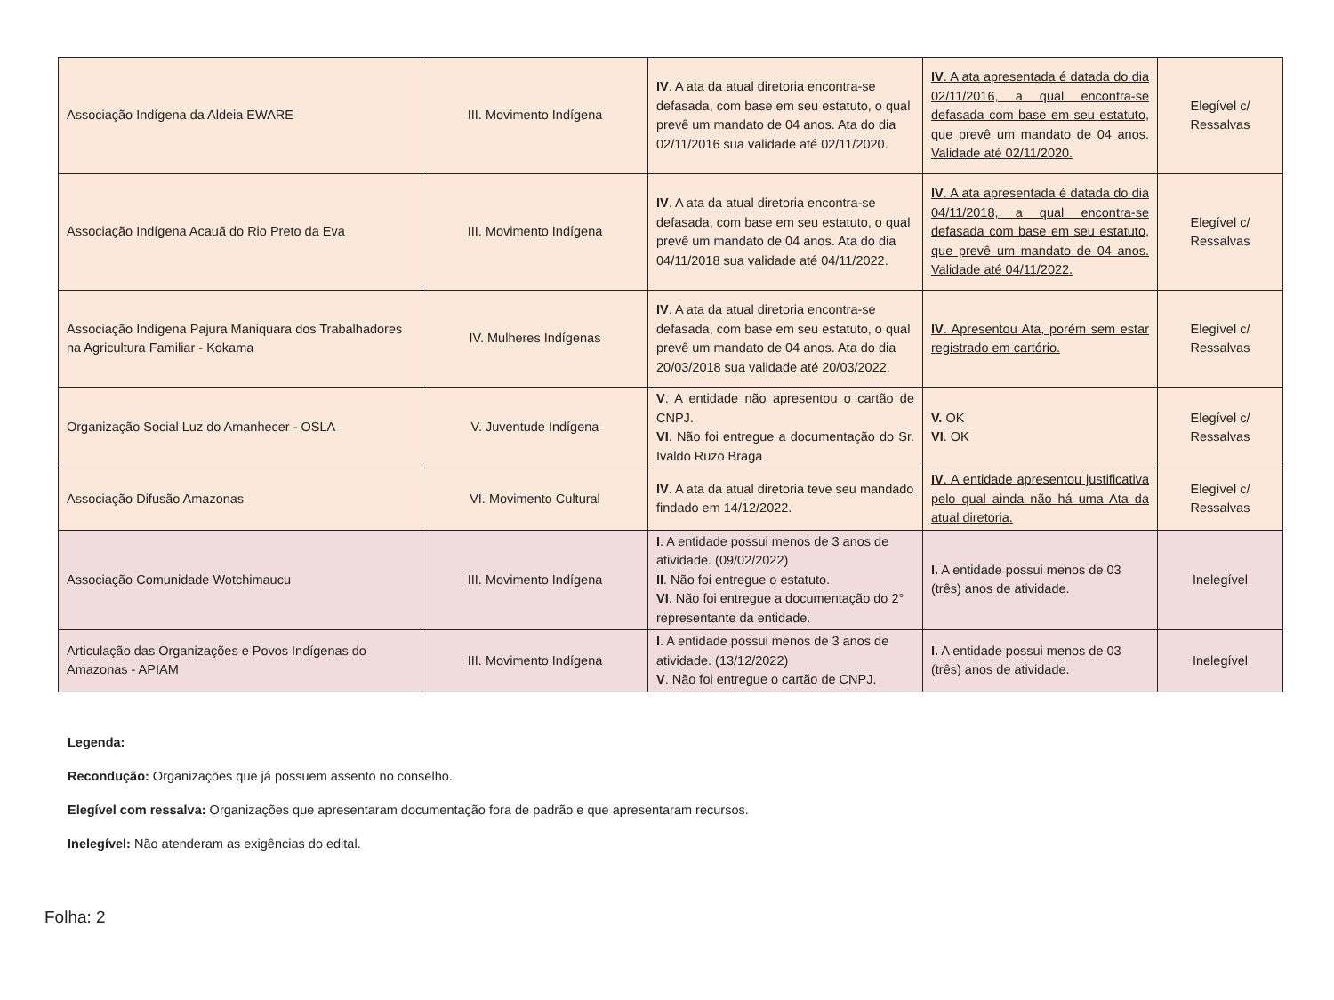| Associação Indígena da Aldeia EWARE | III. Movimento Indígena | IV . A ata da atual diretoria encontra-se defasada, com base em seu estatuto, o qual prevê um mandato de 04 anos. Ata do dia 02/11/2016 sua validade até 02/11/2020. | IV . A ata apresentada é datada do dia 02/11/2016, a qual encontra-se defasada com base em seu estatuto, que prevê um mandato de 04 anos. Validade até 02/11/2020. | Elegível c/ Ressalvas |
| Associação Indígena Acauã do Rio Preto da Eva | III. Movimento Indígena | IV . A ata da atual diretoria encontra-se defasada, com base em seu estatuto, o qual prevê um mandato de 04 anos. Ata do dia 04/11/2018 sua validade até 04/11/2022. | IV . A ata apresentada é datada do dia 04/11/2018, a qual encontra-se defasada com base em seu estatuto, que prevê um mandato de 04 anos. Validade até 04/11/2022. | Elegível c/ Ressalvas |
| Associação Indígena Pajura Maniquara dos Trabalhadores na Agricultura Familiar - Kokama | IV. Mulheres Indígenas | IV . A ata da atual diretoria encontra-se defasada, com base em seu estatuto, o qual prevê um mandato de 04 anos. Ata do dia 20/03/2018 sua validade até 20/03/2022. | IV . Apresentou Ata, porém sem estar registrado em cartório. | Elegível c/ Ressalvas |
| Organização Social Luz do Amanhecer - OSLA | V. Juventude Indígena | V . A entidade não apresentou o cartão de CNPJ. VI . Não foi entregue a documentação do Sr. Ivaldo Ruzo Braga | V. OK VI . OK | Elegível c/ Ressalvas |
| Associação Difusão Amazonas | VI. Movimento Cultural | IV . A ata da atual diretoria teve seu mandado findado em 14/12/2022. | IV . A entidade apresentou justificativa pelo qual ainda não há uma Ata da atual diretoria. | Elegível c/ Ressalvas |
| Associação Comunidade Wotchimaucu | III. Movimento Indígena | I . A entidade possui menos de 3 anos de atividade. (09/02/2022) II . Não foi entregue o estatuto. VI . Não foi entregue a documentação do 2° representante da entidade. | I. A entidade possui menos de 03 (três) anos de atividade. | Inelegível |
| Articulação das Organizações e Povos Indígenas do Amazonas - APIAM | III. Movimento Indígena | I . A entidade possui menos de 3 anos de atividade. (13/12/2022) V . Não foi entregue o cartão de CNPJ. | I. A entidade possui menos de 03 (três) anos de atividade. | Inelegível |
Legenda:
Recondução: Organizações que já possuem assento no conselho.
Elegível com ressalva: Organizações que apresentaram documentação fora de padrão e que apresentaram recursos.
Inelegível: Não atenderam as exigências do edital.
Folha: 2